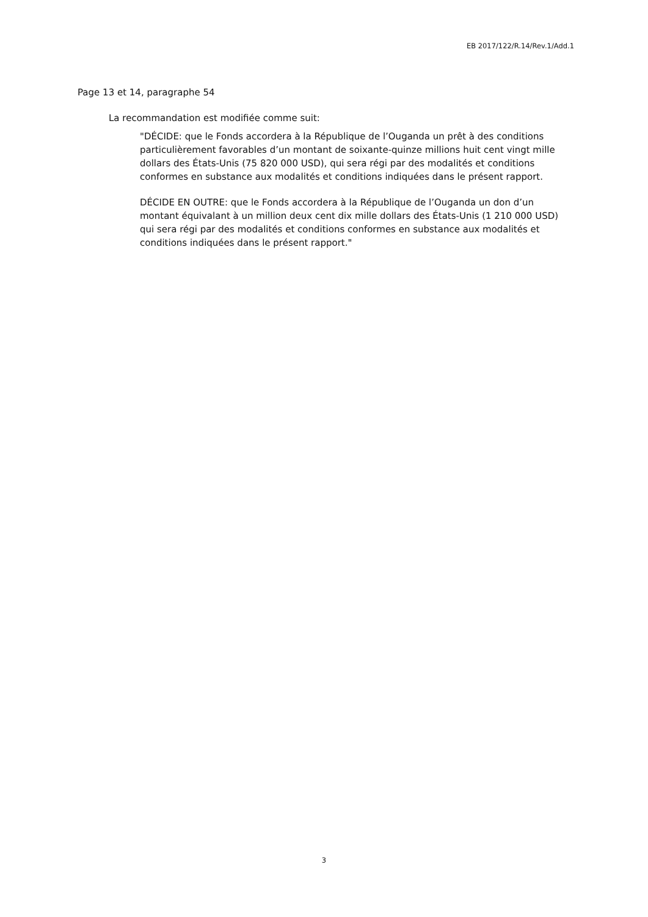EB 2017/122/R.14/Rev.1/Add.1
Page 13 et 14, paragraphe 54
La recommandation est modifiée comme suit:
"DÉCIDE: que le Fonds accordera à la République de l’Ouganda un prêt à des conditions particulièrement favorables d’un montant de soixante-quinze millions huit cent vingt mille dollars des États-Unis (75 820 000 USD), qui sera régi par des modalités et conditions conformes en substance aux modalités et conditions indiquées dans le présent rapport.
DÉCIDE EN OUTRE: que le Fonds accordera à la République de l’Ouganda un don d’un montant équivalant à un million deux cent dix mille dollars des États-Unis (1 210 000 USD) qui sera régi par des modalités et conditions conformes en substance aux modalités et conditions indiquées dans le présent rapport."
3